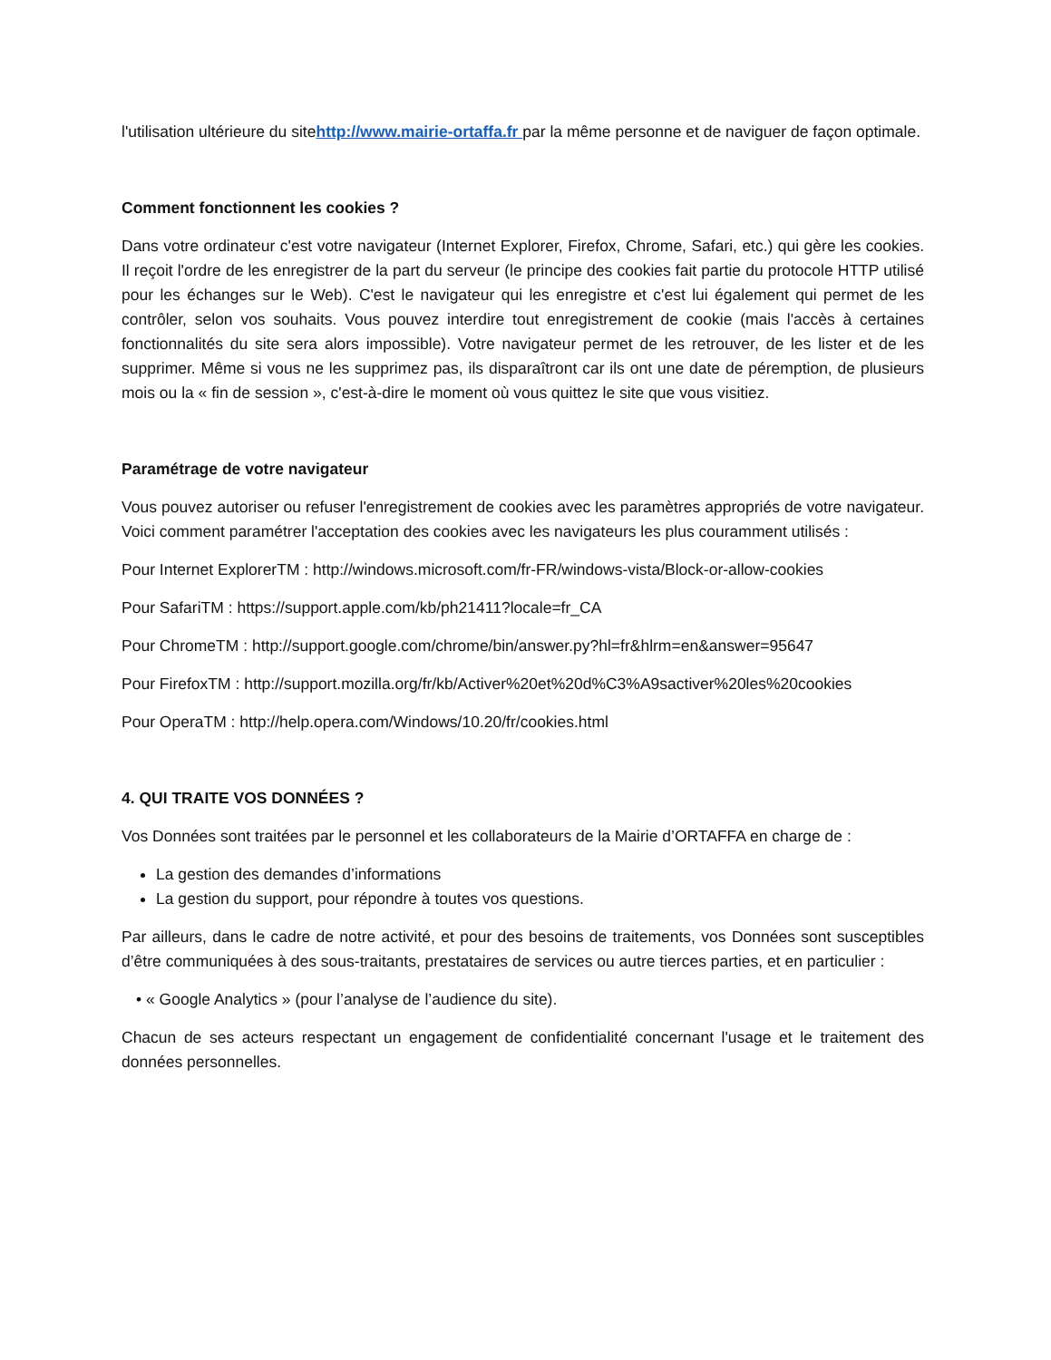l'utilisation ultérieure du sitehttp://www.mairie-ortaffa.fr par la même personne et de naviguer de façon optimale.
Comment fonctionnent les cookies ?
Dans votre ordinateur c'est votre navigateur (Internet Explorer, Firefox, Chrome, Safari, etc.) qui gère les cookies. Il reçoit l'ordre de les enregistrer de la part du serveur (le principe des cookies fait partie du protocole HTTP utilisé pour les échanges sur le Web). C'est le navigateur qui les enregistre et c'est lui également qui permet de les contrôler, selon vos souhaits. Vous pouvez interdire tout enregistrement de cookie (mais l'accès à certaines fonctionnalités du site sera alors impossible). Votre navigateur permet de les retrouver, de les lister et de les supprimer. Même si vous ne les supprimez pas, ils disparaîtront car ils ont une date de péremption, de plusieurs mois ou la « fin de session », c'est-à-dire le moment où vous quittez le site que vous visitiez.
Paramétrage de votre navigateur
Vous pouvez autoriser ou refuser l'enregistrement de cookies avec les paramètres appropriés de votre navigateur. Voici comment paramétrer l'acceptation des cookies avec les navigateurs les plus couramment utilisés :
Pour Internet ExplorerTM : http://windows.microsoft.com/fr-FR/windows-vista/Block-or-allow-cookies
Pour SafariTM : https://support.apple.com/kb/ph21411?locale=fr_CA
Pour ChromeTM : http://support.google.com/chrome/bin/answer.py?hl=fr&hlrm=en&answer=95647
Pour FirefoxTM : http://support.mozilla.org/fr/kb/Activer%20et%20d%C3%A9sactiver%20les%20cookies
Pour OperaTM : http://help.opera.com/Windows/10.20/fr/cookies.html
4. QUI TRAITE VOS DONNÉES ?
Vos Données sont traitées par le personnel et les collaborateurs de la Mairie d’ORTAFFA en charge de :
La gestion des demandes d’informations
La gestion du support, pour répondre à toutes vos questions.
Par ailleurs, dans le cadre de notre activité, et pour des besoins de traitements, vos Données sont susceptibles d’être communiquées à des sous-traitants, prestataires de services ou autre tierces parties, et en particulier :
• « Google Analytics » (pour l’analyse de l’audience du site).
Chacun de ses acteurs respectant un engagement de confidentialité concernant l'usage et le traitement des données personnelles.